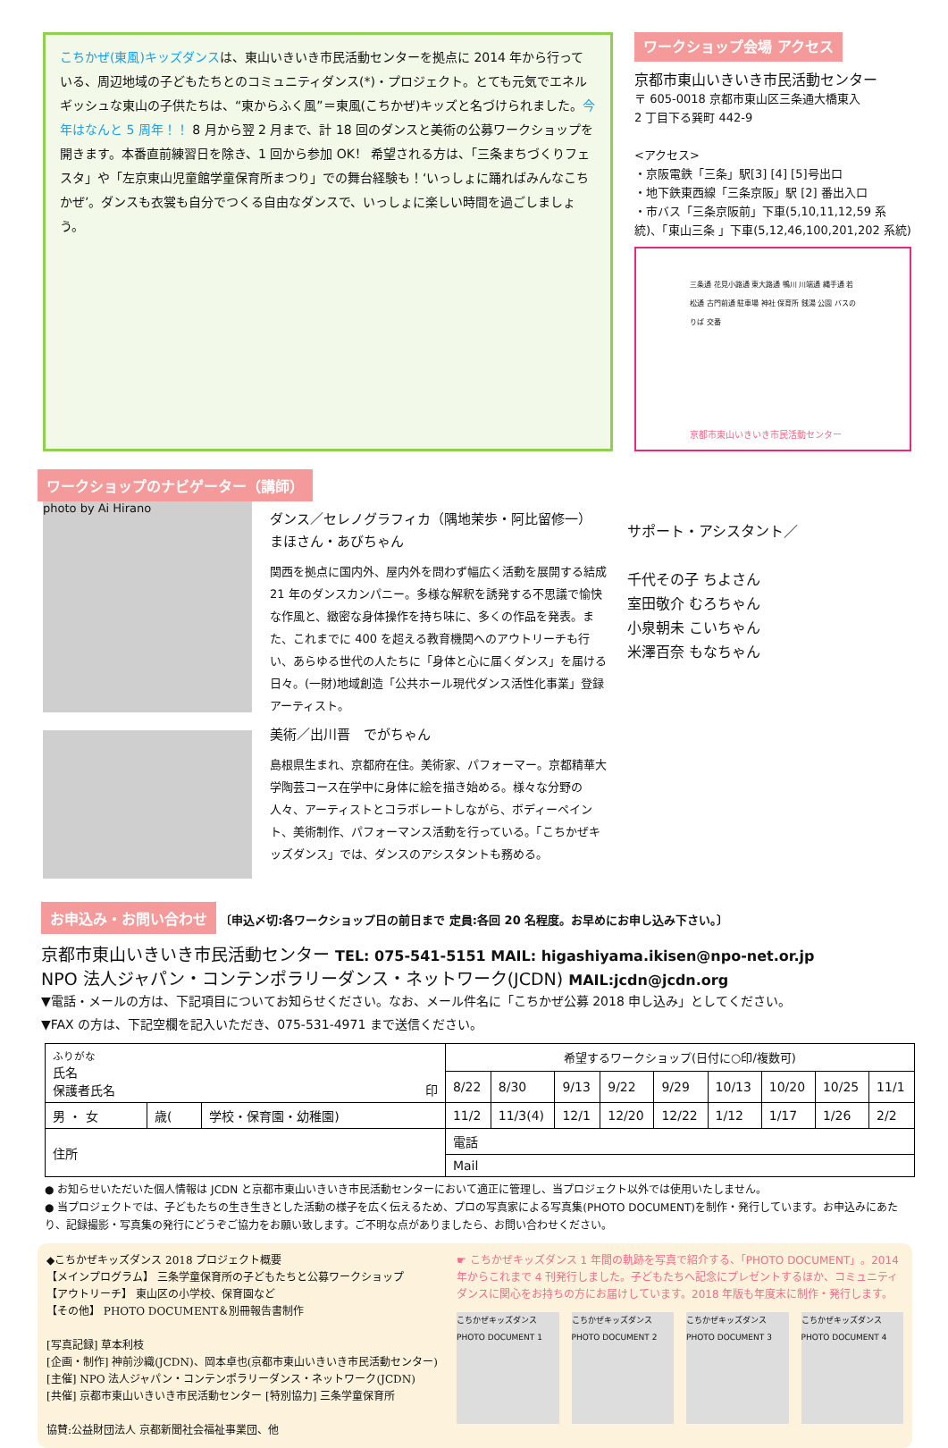こちかぜ(東風)キッズダンスは、東山いきいき市民活動センターを拠点に 2014 年から行っている、周辺地域の子どもたちとのコミュニティダンス(*)・プロジェクト。とても元気でエネルギッシュな東山の子供たちは、“東からふく風”＝東風(こちかぜ)キッズと名づけられました。今年はなんと 5 周年！！ 8 月から翌 2 月まで、計 18 回のダンスと美術の公募ワークショップを開きます。本番直前練習日を除き、1 回から参加 OK！ 希望される方は、「三条まちづくりフェスタ」や「左京東山児童館学童保育所まつり」での舞台経験も！‘いっしょに踊ればみんなこちかぜ’。ダンスも衣裳も自分でつくる自由なダンスで、いっしょに楽しい時間を過ごしましょう。
ワークショップ会場 アクセス
京都市東山いきいき市民活動センター
〒 605-0018 京都市東山区三条通大橋東入
2 丁目下る巽町 442-9
<アクセス>
・京阪電鉄「三条」駅[3] [4] [5]号出口
・地下鉄東西線「三条京阪」駅 [2] 番出入口
・市バス「三条京阪前」下車(5,10,11,12,59 系統)、「東山三条 」下車(5,12,46,100,201,202 系統)
三条通 花見小路通 東大路通 鴨川 川端通 縄手通 若松通 古門前通 駐車場 神社 保育所 銭湯 公園 バスのりば 交番
京都市東山いきいき市民活動センター
ワークショップのナビゲーター（講師）
photo by Ai Hirano
ダンス／セレノグラフィカ（隅地茉歩・阿比留修一）
まほさん・あびちゃん
関西を拠点に国内外、屋内外を問わず幅広く活動を展開する結成 21 年のダンスカンパニー。多様な解釈を誘発する不思議で愉快な作風と、緻密な身体操作を持ち味に、多くの作品を発表。また、これまでに 400 を超える教育機関へのアウトリーチも行い、あらゆる世代の人たちに「身体と心に届くダンス」を届ける日々。(一財)地域創造「公共ホール現代ダンス活性化事業」登録アーティスト。
美術／出川晋　でがちゃん
島根県生まれ、京都府在住。美術家、パフォーマー。京都精華大学陶芸コース在学中に身体に絵を描き始める。様々な分野の人々、アーティストとコラボレートしながら、ボディーペイント、美術制作、パフォーマンス活動を行っている。「こちかぜキッズダンス」では、ダンスのアシスタントも務める。
サポート・アシスタント／
千代その子 ちよさん
室田敬介 むろちゃん
小泉朝未 こいちゃん
米澤百奈 もなちゃん
お申込み・お問い合わせ 〔申込〆切:各ワークショップ日の前日まで 定員:各回 20 名程度。お早めにお申し込み下さい。〕
京都市東山いきいき市民活動センター TEL: 075-541-5151 MAIL: higashiyama.ikisen@npo-net.or.jp
NPO 法人ジャパン・コンテンポラリーダンス・ネットワーク(JCDN) MAIL:jcdn@jcdn.org
▼電話・メールの方は、下記項目についてお知らせください。なお、メール件名に「こちかぜ公募 2018 申し込み」としてください。
▼FAX の方は、下記空欄を記入いただき、075-531-4971 まで送信ください。
| ふりがな 氏名 保護者氏名 印 | | | 希望するワークショップ(日付に○印/複数可) | | | | | | | | |
| | | | 8/22 | 8/30 | 9/13 | 9/22 | 9/29 | 10/13 | 10/20 | 10/25 | 11/1 |
| 男 ・ 女 | 歳( | 学校・保育園・幼稚園) | 11/2 | 11/3(4) | 12/1 | 12/20 | 12/22 | 1/12 | 1/17 | 1/26 | 2/2 |
| 住所 | | | 電話 | | | | | | | | |
| | | | Mail | | | | | | | | |
● お知らせいただいた個人情報は JCDN と京都市東山いきいき市民活動センターにおいて適正に管理し、当プロジェクト以外では使用いたしません。
● 当プロジェクトでは、子どもたちの生き生きとした活動の様子を広く伝えるため、プロの写真家による写真集(PHOTO DOCUMENT)を制作・発行しています。お申込みにあたり、記録撮影・写真集の発行にどうぞご協力をお願い致します。ご不明な点がありましたら、お問い合わせください。
◆こちかぜキッズダンス 2018 プロジェクト概要
【メインプログラム】 三条学童保育所の子どもたちと公募ワークショップ
【アウトリーチ】 東山区の小学校、保育園など
【その他】 PHOTO DOCUMENT＆別冊報告書制作
[写真記録] 草本利枝
[企画・制作] 神前沙織(JCDN)、岡本卓也(京都市東山いきいき市民活動センター)
[主催] NPO 法人ジャパン・コンテンポラリーダンス・ネットワーク(JCDN)
[共催] 京都市東山いきいき市民活動センター [特別協力] 三条学童保育所
協賛:公益財団法人 京都新聞社会福祉事業団、他
☛ こちかぜキッズダンス 1 年間の軌跡を写真で紹介する、「PHOTO DOCUMENT」。2014 年からこれまで 4 刊発行しました。子どもたちへ記念にプレゼントするほか、コミュニティダンスに関心をお持ちの方にお届けしています。2018 年版も年度末に制作・発行します。
こちかぜキッズダンス PHOTO DOCUMENT 1
こちかぜキッズダンス PHOTO DOCUMENT 2
こちかぜキッズダンス PHOTO DOCUMENT 3
こちかぜキッズダンス PHOTO DOCUMENT 4